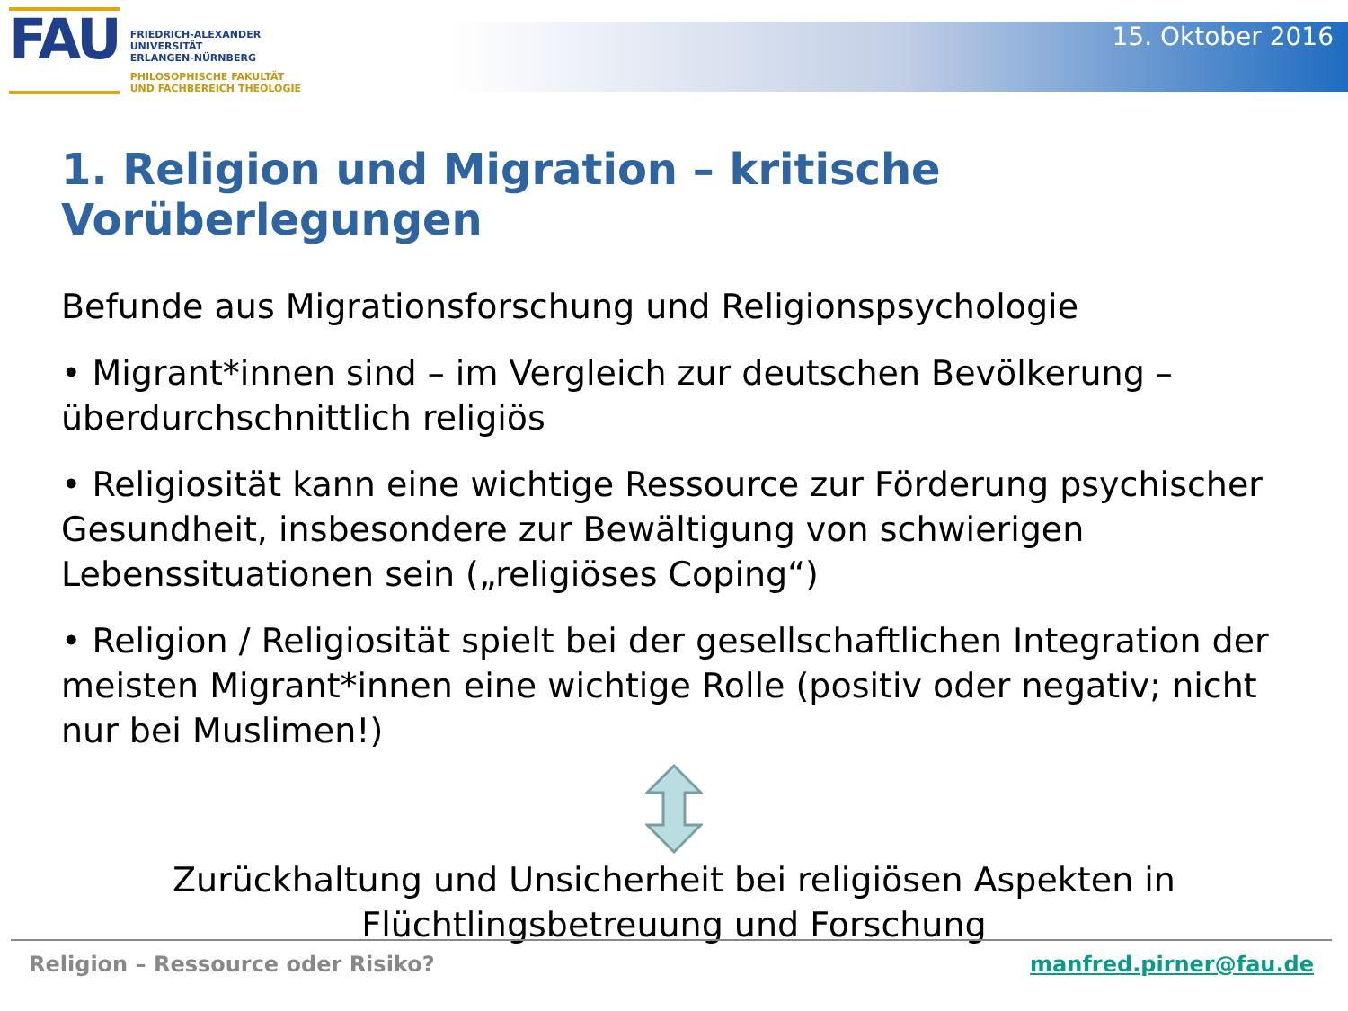FAU
FRIEDRICH-ALEXANDER
UNIVERSITÄT
ERLANGEN-NÜRNBERG
PHILOSOPHISCHE FAKULTÄT
UND FACHBEREICH THEOLOGIE
15. Oktober 2016
1. Religion und Migration – kritische Vorüberlegungen
Befunde aus Migrationsforschung und Religionspsychologie
• Migrant*innen sind – im Vergleich zur deutschen Bevölkerung – überdurchschnittlich religiös
• Religiosität kann eine wichtige Ressource zur Förderung psychischer Gesundheit, insbesondere zur Bewältigung von schwierigen Lebenssituationen sein („religiöses Coping“)
• Religion / Religiosität spielt bei der gesellschaftlichen Integration der meisten Migrant*innen eine wichtige Rolle (positiv oder negativ; nicht nur bei Muslimen!)
Zurückhaltung und Unsicherheit bei religiösen Aspekten in
Flüchtlingsbetreuung und Forschung
Religion – Ressource oder Risiko? manfred.pirner@fau.de